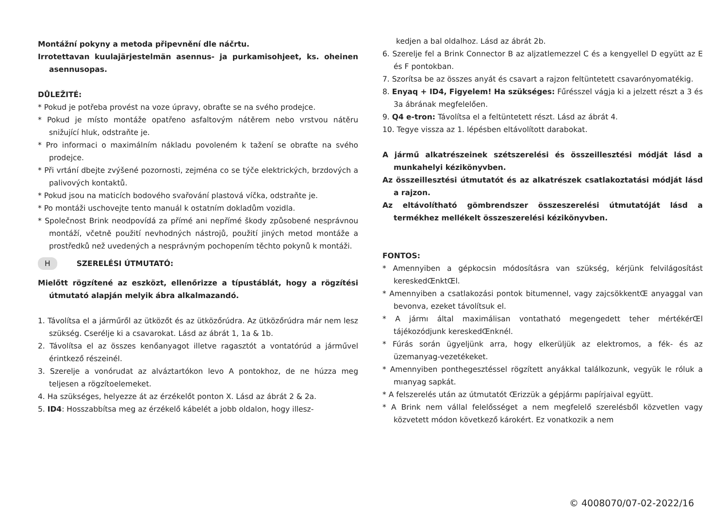Montážní pokyny a metoda připevnění dle náčrtu.
Irrotettavan kuulajärjestelmän asennus- ja purkamisohjeet, ks. oheinen asennusopas.
DŮLEŽITÉ:
* Pokud je potřeba provést na voze úpravy, obraťte se na svého prodejce.
* Pokud je místo montáže opatřeno asfaltovým nátěrem nebo vrstvou nátěru snižující hluk, odstraňte je.
* Pro informaci o maximálním nákladu povoleném k tažení se obraťte na svého prodejce.
* Při vrtání dbejte zvýšené pozornosti, zejména co se týče elektrických, brzdových a palivových kontaktů.
* Pokud jsou na maticích bodového svařování plastová víčka, odstraňte je.
* Po montáži uschovejte tento manuál k ostatním dokladům vozidla.
* Společnost Brink neodpovídá za přímé ani nepřímé škody způsobené nesprávnou montáží, včetně použití nevhodných nástrojů, použití jiných metod montáže a prostředků než uvedených a nesprávným pochopením těchto pokynů k montáži.
H SZERELÉSI ÚTMUTATÓ:
Mielőtt rögzítené az eszközt, ellenőrizze a típustáblát, hogy a rögzítési útmutató alapján melyik ábra alkalmazandó.
1. Távolítsa el a járműről az ütközőt és az ütközőrúdra. Az ütközőrúdra már nem lesz szükség. Cserélje ki a csavarokat. Lásd az ábrát 1, 1a & 1b.
2. Távolítsa el az összes kenőanyagot illetve ragasztót a vontatórúd a járművel érintkező részeinél.
3. Szerelje a vonórudat az alváztartókon levo A pontokhoz, de ne húzza meg teljesen a rögzítoelemeket.
4. Ha szükséges, helyezze át az érzékelőt ponton X. Lásd az ábrát 2 & 2a.
5. ID4: Hosszabbítsa meg az érzékelő kábelét a jobb oldalon, hogy illesz-
kedjen a bal oldalhoz. Lásd az ábrát 2b.
6. Szerelje fel a Brink Connector B az aljzatlemezzel C és a kengyellel D együtt az E és F pontokban.
7. Szorítsa be az összes anyát és csavart a rajzon feltüntetett csavarónyomatékig.
8. Enyaq + ID4, Figyelem! Ha szükséges: Fűrésszel vágja ki a jelzett részt a 3 és 3a ábrának megfelelően.
9. Q4 e-tron: Távolítsa el a feltüntetett részt. Lásd az ábrát 4.
10. Tegye vissza az 1. lépésben eltávolított darabokat.
A jármű alkatrészeinek szétszerelési és összeillesztési módját lásd a munkahelyi kézikönyvben.
Az összeillesztési útmutatót és az alkatrészek csatlakoztatási módját lásd a rajzon.
Az eltávolítható gömbrendszer összeszerelési útmutatóját lásd a termékhez mellékelt összeszerelési kézikönyvben.
FONTOS:
* Amennyiben a gépkocsin módosításra van szükség, kérjünk felvilágosítást kereskedŒnktŒl.
* Amennyiben a csatlakozási pontok bitumennel, vagy zajcsökkentŒ anyaggal van bevonva, ezeket távolítsuk el.
* A jármı által maximálisan vontatható megengedett teher mértékérŒl tájékozódjunk kereskedŒnknél.
* Fúrás során ügyeljünk arra, hogy elkerüljük az elektromos, a fék- és az üzemanyag-vezetékeket.
* Amennyiben ponthegesztéssel rögzített anyákkal találkozunk, vegyük le róluk a mıanyag sapkát.
* A felszerelés után az útmutatót Œrizzük a gépjármı papírjaival együtt.
* A Brink nem vállal felelősséget a nem megfelelő szerelésből közvetlen vagy közvetett módon következő károkért. Ez vonatkozik a nem
© 4008070/07-02-2022/16